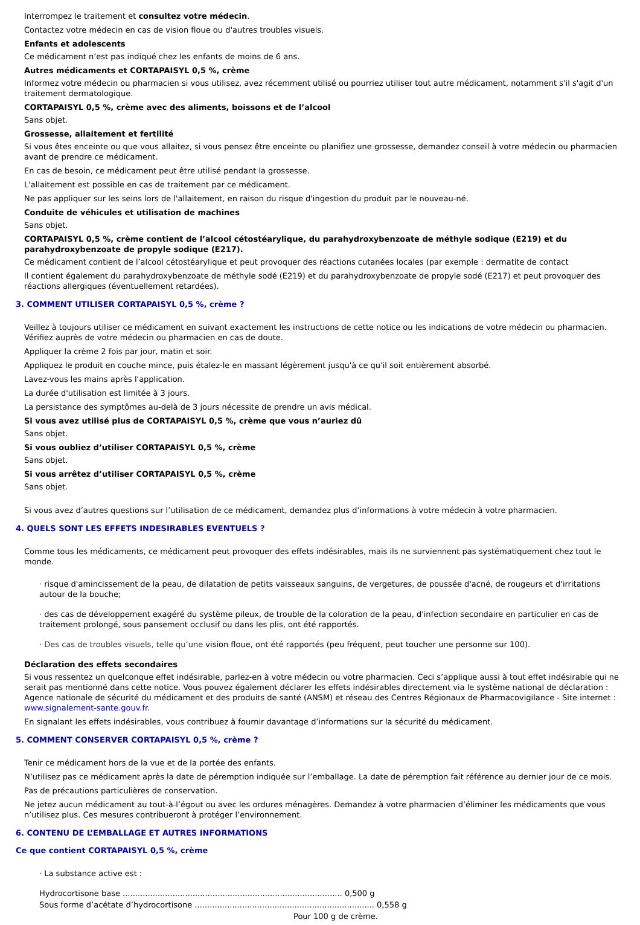Interrompez le traitement et consultez votre médecin.
Contactez votre médecin en cas de vision floue ou d'autres troubles visuels.
Enfants et adolescents
Ce médicament n’est pas indiqué chez les enfants de moins de 6 ans.
Autres médicaments et CORTAPAISYL 0,5 %, crème
Informez votre médecin ou pharmacien si vous utilisez, avez récemment utilisé ou pourriez utiliser tout autre médicament, notamment s'il s'agit d'un traitement dermatologique.
CORTAPAISYL 0,5 %, crème avec des aliments, boissons et de l’alcool
Sans objet.
Grossesse, allaitement et fertilité
Si vous êtes enceinte ou que vous allaitez, si vous pensez être enceinte ou planifiez une grossesse, demandez conseil à votre médecin ou pharmacien avant de prendre ce médicament.
En cas de besoin, ce médicament peut être utilisé pendant la grossesse.
L'allaitement est possible en cas de traitement par ce médicament.
Ne pas appliquer sur les seins lors de l'allaitement, en raison du risque d'ingestion du produit par le nouveau-né.
Conduite de véhicules et utilisation de machines
Sans objet.
CORTAPAISYL 0,5 %, crème contient de l’alcool cétostéarylique, du parahydroxybenzoate de méthyle sodique (E219) et du parahydroxybenzoate de propyle sodique (E217).
Ce médicament contient de l’alcool cétostéarylique et peut provoquer des réactions cutanées locales (par exemple : dermatite de contact
Il contient également du parahydroxybenzoate de méthyle sodé (E219) et du parahydroxybenzoate de propyle sodé (E217) et peut provoquer des réactions allergiques (éventuellement retardées).
3. COMMENT UTILISER CORTAPAISYL 0,5 %, crème ?
Veillez à toujours utiliser ce médicament en suivant exactement les instructions de cette notice ou les indications de votre médecin ou pharmacien. Vérifiez auprès de votre médecin ou pharmacien en cas de doute.
Appliquer la crème 2 fois par jour, matin et soir.
Appliquez le produit en couche mince, puis étalez-le en massant légèrement jusqu'à ce qu'il soit entièrement absorbé.
Lavez-vous les mains après l'application.
La durée d'utilisation est limitée à 3 jours.
La persistance des symptômes au-delà de 3 jours nécessite de prendre un avis médical.
Si vous avez utilisé plus de CORTAPAISYL 0,5 %, crème que vous n’auriez dû
Sans objet.
Si vous oubliez d’utiliser CORTAPAISYL 0,5 %, crème
Sans objet.
Si vous arrêtez d’utiliser CORTAPAISYL 0,5 %, crème
Sans objet.
Si vous avez d’autres questions sur l’utilisation de ce médicament, demandez plus d’informations à votre médecin à votre pharmacien.
4. QUELS SONT LES EFFETS INDESIRABLES EVENTUELS ?
Comme tous les médicaments, ce médicament peut provoquer des effets indésirables, mais ils ne surviennent pas systématiquement chez tout le monde.
· risque d'amincissement de la peau, de dilatation de petits vaisseaux sanguins, de vergetures, de poussée d'acné, de rougeurs et d'irritations autour de la bouche;
· des cas de développement exagéré du système pileux, de trouble de la coloration de la peau, d'infection secondaire en particulier en cas de traitement prolongé, sous pansement occlusif ou dans les plis, ont été rapportés.
· Des cas de troubles visuels, telle qu’une vision floue, ont été rapportés (peu fréquent, peut toucher une personne sur 100).
Déclaration des effets secondaires
Si vous ressentez un quelconque effet indésirable, parlez-en à votre médecin ou votre pharmacien. Ceci s’applique aussi à tout effet indésirable qui ne serait pas mentionné dans cette notice. Vous pouvez également déclarer les effets indésirables directement via le système national de déclaration : Agence nationale de sécurité du médicament et des produits de santé (ANSM) et réseau des Centres Régionaux de Pharmacovigilance - Site internet : www.signalement-sante.gouv.fr.
En signalant les effets indésirables, vous contribuez à fournir davantage d’informations sur la sécurité du médicament.
5. COMMENT CONSERVER CORTAPAISYL 0,5 %, crème ?
Tenir ce médicament hors de la vue et de la portée des enfants.
N’utilisez pas ce médicament après la date de péremption indiquée sur l’emballage. La date de péremption fait référence au dernier jour de ce mois.
Pas de précautions particulières de conservation.
Ne jetez aucun médicament au tout-à-l’égout ou avec les ordures ménagères. Demandez à votre pharmacien d’éliminer les médicaments que vous n’utilisez plus. Ces mesures contribueront à protéger l’environnement.
6. CONTENU DE L’EMBALLAGE ET AUTRES INFORMATIONS
Ce que contient CORTAPAISYL 0,5 %, crème
· La substance active est :
Hydrocortisone base ........................................................................................ 0,500 g
Sous forme d’acétate d’hydrocortisone ........................................................................ 0,558 g
Pour 100 g de crème.